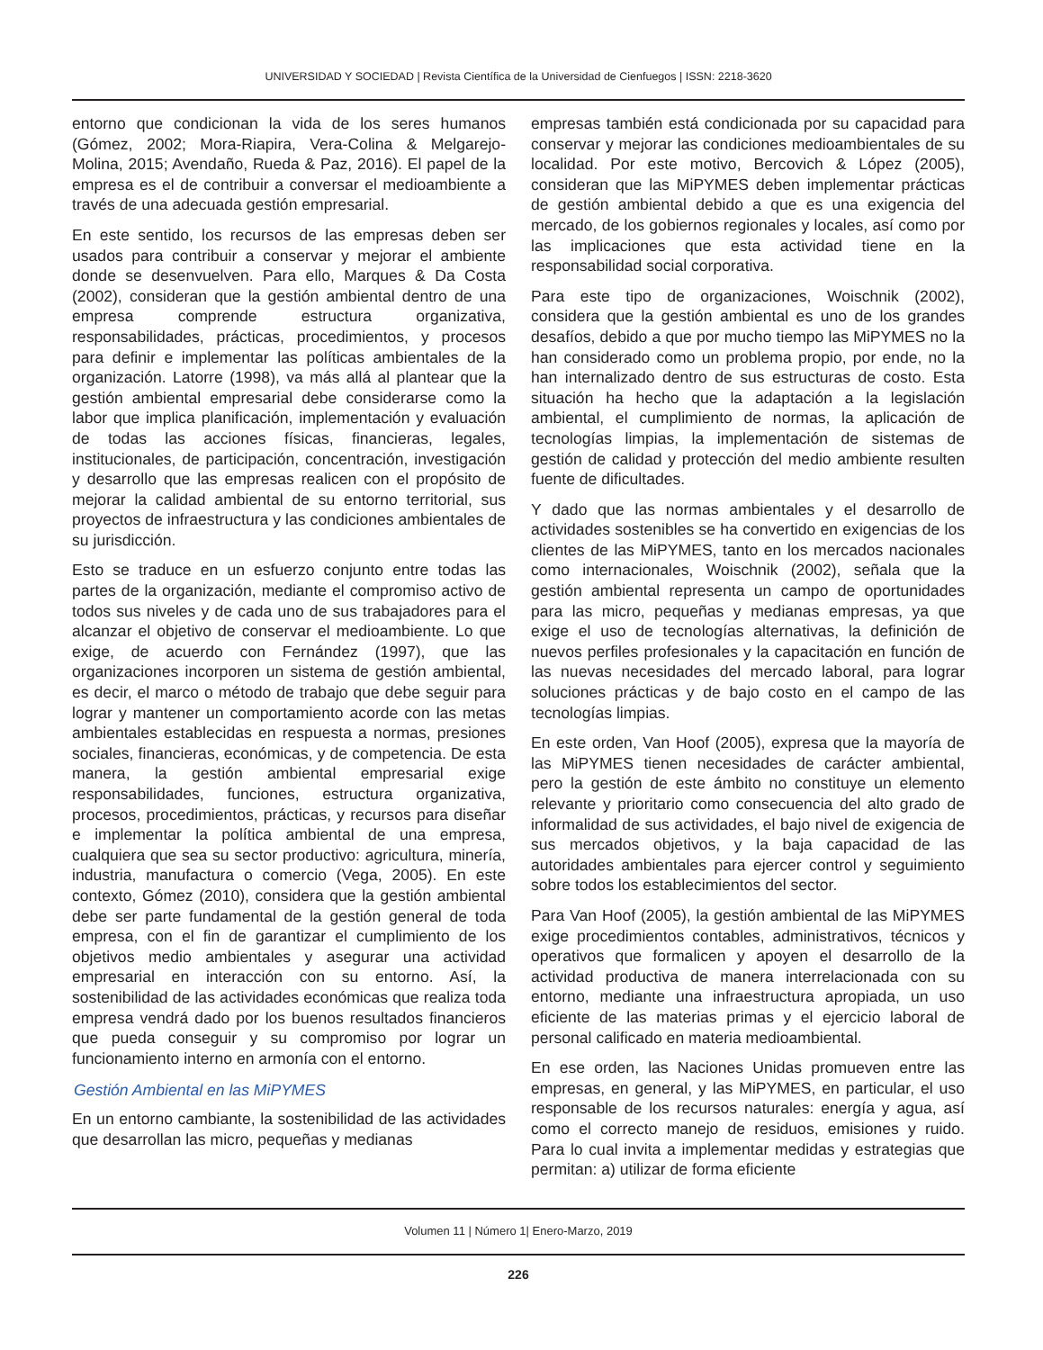UNIVERSIDAD Y SOCIEDAD | Revista Científica de la Universidad de Cienfuegos | ISSN: 2218-3620
entorno que condicionan la vida de los seres humanos (Gómez, 2002; Mora-Riapira, Vera-Colina & Melgarejo-Molina, 2015; Avendaño, Rueda & Paz, 2016). El papel de la empresa es el de contribuir a conversar el medioambiente a través de una adecuada gestión empresarial.
En este sentido, los recursos de las empresas deben ser usados para contribuir a conservar y mejorar el ambiente donde se desenvuelven. Para ello, Marques & Da Costa (2002), consideran que la gestión ambiental dentro de una empresa comprende estructura organizativa, responsabilidades, prácticas, procedimientos, y procesos para definir e implementar las políticas ambientales de la organización. Latorre (1998), va más allá al plantear que la gestión ambiental empresarial debe considerarse como la labor que implica planificación, implementación y evaluación de todas las acciones físicas, financieras, legales, institucionales, de participación, concentración, investigación y desarrollo que las empresas realicen con el propósito de mejorar la calidad ambiental de su entorno territorial, sus proyectos de infraestructura y las condiciones ambientales de su jurisdicción.
Esto se traduce en un esfuerzo conjunto entre todas las partes de la organización, mediante el compromiso activo de todos sus niveles y de cada uno de sus trabajadores para el alcanzar el objetivo de conservar el medioambiente. Lo que exige, de acuerdo con Fernández (1997), que las organizaciones incorporen un sistema de gestión ambiental, es decir, el marco o método de trabajo que debe seguir para lograr y mantener un comportamiento acorde con las metas ambientales establecidas en respuesta a normas, presiones sociales, financieras, económicas, y de competencia. De esta manera, la gestión ambiental empresarial exige responsabilidades, funciones, estructura organizativa, procesos, procedimientos, prácticas, y recursos para diseñar e implementar la política ambiental de una empresa, cualquiera que sea su sector productivo: agricultura, minería, industria, manufactura o comercio (Vega, 2005). En este contexto, Gómez (2010), considera que la gestión ambiental debe ser parte fundamental de la gestión general de toda empresa, con el fin de garantizar el cumplimiento de los objetivos medio ambientales y asegurar una actividad empresarial en interacción con su entorno. Así, la sostenibilidad de las actividades económicas que realiza toda empresa vendrá dado por los buenos resultados financieros que pueda conseguir y su compromiso por lograr un funcionamiento interno en armonía con el entorno.
Gestión Ambiental en las MiPYMES
En un entorno cambiante, la sostenibilidad de las actividades que desarrollan las micro, pequeñas y medianas
empresas también está condicionada por su capacidad para conservar y mejorar las condiciones medioambientales de su localidad. Por este motivo, Bercovich & López (2005), consideran que las MiPYMES deben implementar prácticas de gestión ambiental debido a que es una exigencia del mercado, de los gobiernos regionales y locales, así como por las implicaciones que esta actividad tiene en la responsabilidad social corporativa.
Para este tipo de organizaciones, Woischnik (2002), considera que la gestión ambiental es uno de los grandes desafíos, debido a que por mucho tiempo las MiPYMES no la han considerado como un problema propio, por ende, no la han internalizado dentro de sus estructuras de costo. Esta situación ha hecho que la adaptación a la legislación ambiental, el cumplimiento de normas, la aplicación de tecnologías limpias, la implementación de sistemas de gestión de calidad y protección del medio ambiente resulten fuente de dificultades.
Y dado que las normas ambientales y el desarrollo de actividades sostenibles se ha convertido en exigencias de los clientes de las MiPYMES, tanto en los mercados nacionales como internacionales, Woischnik (2002), señala que la gestión ambiental representa un campo de oportunidades para las micro, pequeñas y medianas empresas, ya que exige el uso de tecnologías alternativas, la definición de nuevos perfiles profesionales y la capacitación en función de las nuevas necesidades del mercado laboral, para lograr soluciones prácticas y de bajo costo en el campo de las tecnologías limpias.
En este orden, Van Hoof (2005), expresa que la mayoría de las MiPYMES tienen necesidades de carácter ambiental, pero la gestión de este ámbito no constituye un elemento relevante y prioritario como consecuencia del alto grado de informalidad de sus actividades, el bajo nivel de exigencia de sus mercados objetivos, y la baja capacidad de las autoridades ambientales para ejercer control y seguimiento sobre todos los establecimientos del sector.
Para Van Hoof (2005), la gestión ambiental de las MiPYMES exige procedimientos contables, administrativos, técnicos y operativos que formalicen y apoyen el desarrollo de la actividad productiva de manera interrelacionada con su entorno, mediante una infraestructura apropiada, un uso eficiente de las materias primas y el ejercicio laboral de personal calificado en materia medioambiental.
En ese orden, las Naciones Unidas promueven entre las empresas, en general, y las MiPYMES, en particular, el uso responsable de los recursos naturales: energía y agua, así como el correcto manejo de residuos, emisiones y ruido. Para lo cual invita a implementar medidas y estrategias que permitan: a) utilizar de forma eficiente
Volumen 11 | Número 1| Enero-Marzo, 2019
226